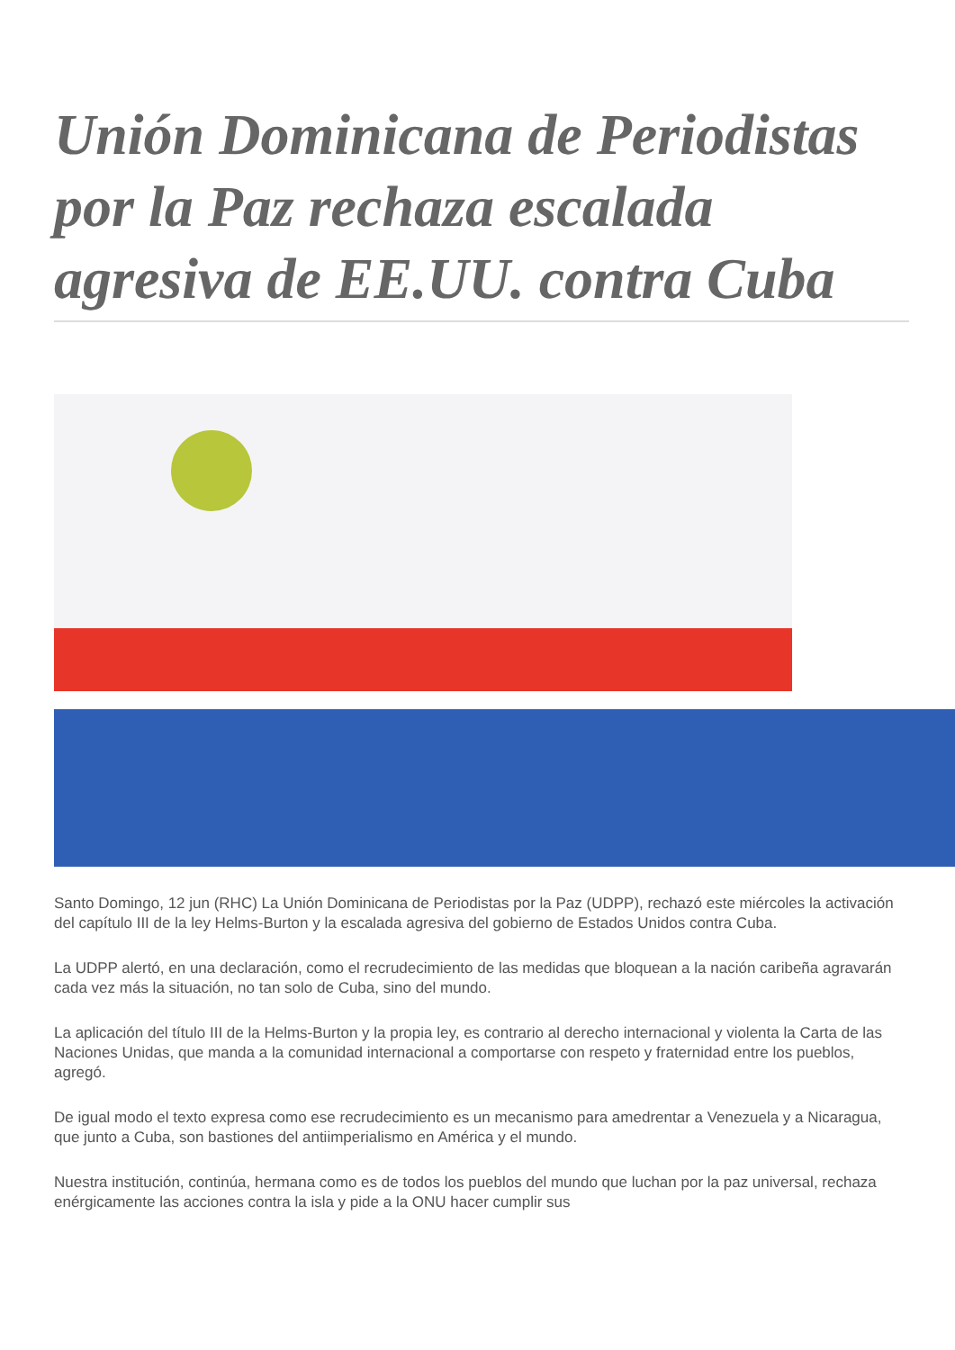Unión Dominicana de Periodistas por la Paz rechaza escalada agresiva de EE.UU. contra Cuba
Santo Domingo, 12 jun (RHC) La Unión Dominicana de Periodistas por la Paz (UDPP), rechazó este miércoles la activación del capítulo III de la ley Helms-Burton y la escalada agresiva del gobierno de Estados Unidos contra Cuba.
La UDPP alertó, en una declaración, como el recrudecimiento de las medidas que bloquean a la nación caribeña agravarán cada vez más la situación, no tan solo de Cuba, sino del mundo.
La aplicación del título III de la Helms-Burton y la propia ley, es contrario al derecho internacional y violenta la Carta de las Naciones Unidas, que manda a la comunidad internacional a comportarse con respeto y fraternidad entre los pueblos, agregó.
De igual modo el texto expresa como ese recrudecimiento es un mecanismo para amedrentar a Venezuela y a Nicaragua, que junto a Cuba, son bastiones del antiimperialismo en América y el mundo.
Nuestra institución, continúa, hermana como es de todos los pueblos del mundo que luchan por la paz universal, rechaza enérgicamente las acciones contra la isla y pide a la ONU hacer cumplir sus